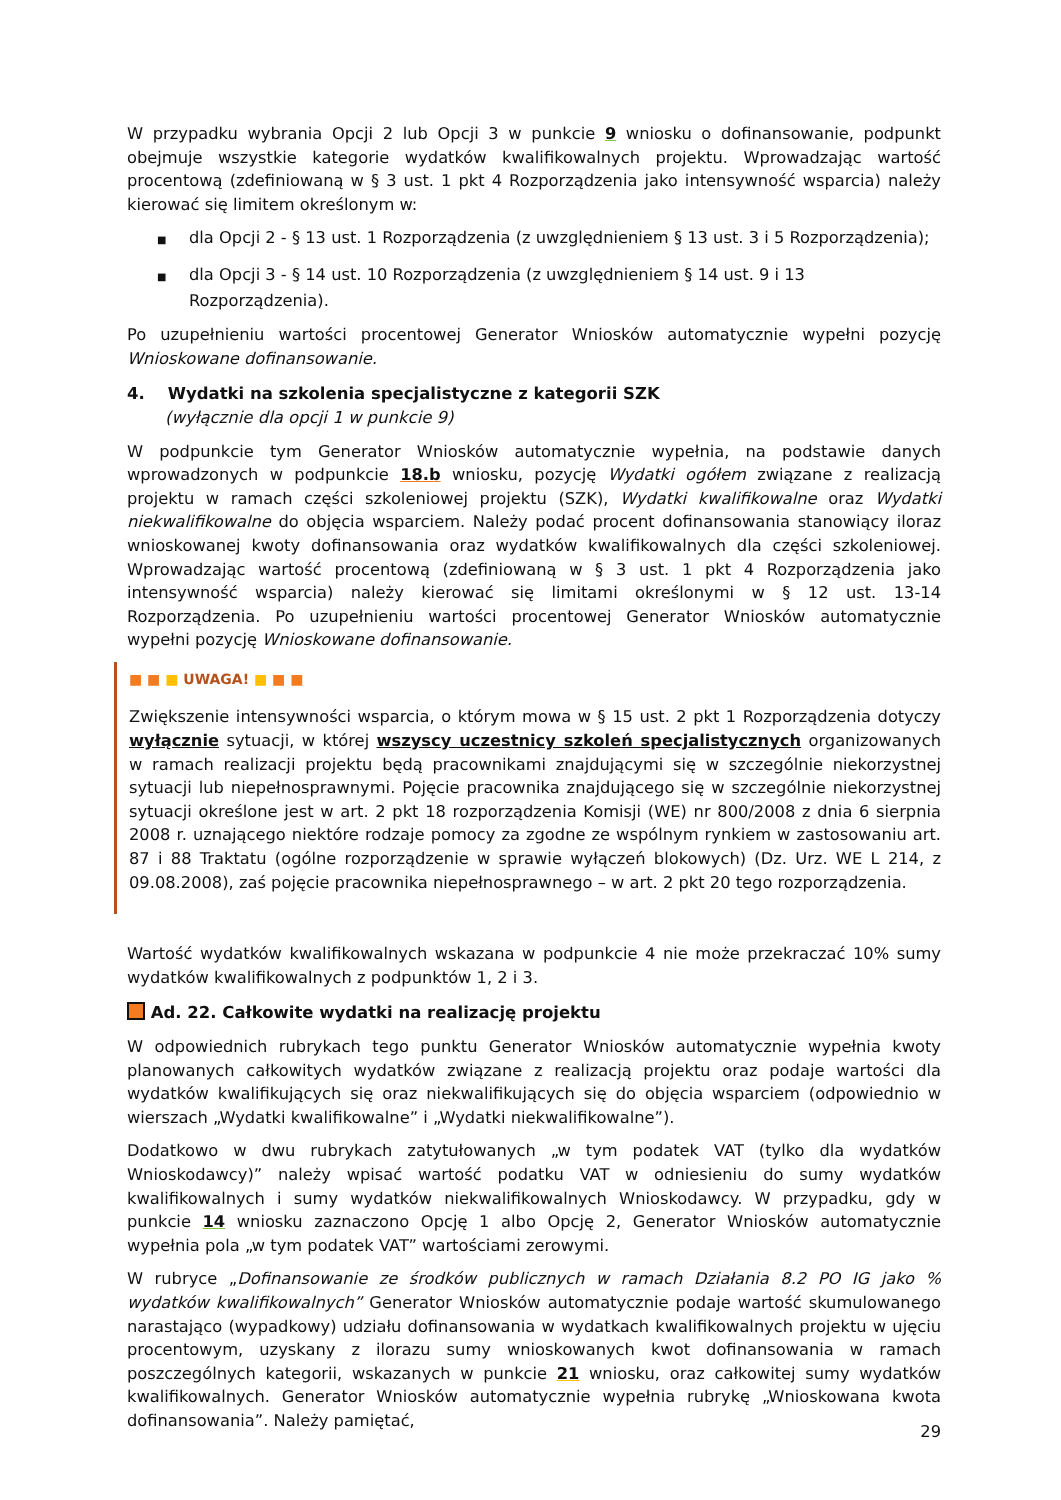W przypadku wybrania Opcji 2 lub Opcji 3 w punkcie 9 wniosku o dofinansowanie, podpunkt obejmuje wszystkie kategorie wydatków kwalifikowalnych projektu. Wprowadzając wartość procentową (zdefiniowaną w § 3 ust. 1 pkt 4 Rozporządzenia jako intensywność wsparcia) należy kierować się limitem określonym w:
■ dla Opcji 2 - § 13 ust. 1 Rozporządzenia (z uwzględnieniem § 13 ust. 3 i 5 Rozporządzenia);
■ dla Opcji 3 - § 14 ust. 10 Rozporządzenia (z uwzględnieniem § 14 ust. 9 i 13 Rozporządzenia).
Po uzupełnieniu wartości procentowej Generator Wniosków automatycznie wypełni pozycję Wnioskowane dofinansowanie.
4. Wydatki na szkolenia specjalistyczne z kategorii SZK
(wyłącznie dla opcji 1 w punkcie 9)
W podpunkcie tym Generator Wniosków automatycznie wypełnia, na podstawie danych wprowadzonych w podpunkcie 18.b wniosku, pozycję Wydatki ogółem związane z realizacją projektu w ramach części szkoleniowej projektu (SZK), Wydatki kwalifikowalne oraz Wydatki niekwalifikowalne do objęcia wsparciem. Należy podać procent dofinansowania stanowiący iloraz wnioskowanej kwoty dofinansowania oraz wydatków kwalifikowalnych dla części szkoleniowej. Wprowadzając wartość procentową (zdefiniowaną w § 3 ust. 1 pkt 4 Rozporządzenia jako intensywność wsparcia) należy kierować się limitami określonymi w § 12 ust. 13-14 Rozporządzenia. Po uzupełnieniu wartości procentowej Generator Wniosków automatycznie wypełni pozycję Wnioskowane dofinansowanie.
■ ■ ■ UWAGA! ■ ■ ■
Zwiększenie intensywności wsparcia, o którym mowa w § 15 ust. 2 pkt 1 Rozporządzenia dotyczy wyłącznie sytuacji, w której wszyscy uczestnicy szkoleń specjalistycznych organizowanych w ramach realizacji projektu będą pracownikami znajdującymi się w szczególnie niekorzystnej sytuacji lub niepełnosprawnymi. Pojęcie pracownika znajdującego się w szczególnie niekorzystnej sytuacji określone jest w art. 2 pkt 18 rozporządzenia Komisji (WE) nr 800/2008 z dnia 6 sierpnia 2008 r. uznającego niektóre rodzaje pomocy za zgodne ze wspólnym rynkiem w zastosowaniu art. 87 i 88 Traktatu (ogólne rozporządzenie w sprawie wyłączeń blokowych) (Dz. Urz. WE L 214, z 09.08.2008), zaś pojęcie pracownika niepełnosprawnego – w art. 2 pkt 20 tego rozporządzenia.
Wartość wydatków kwalifikowalnych wskazana w podpunkcie 4 nie może przekraczać 10% sumy wydatków kwalifikowalnych z podpunktów 1, 2 i 3.
Ad. 22. Całkowite wydatki na realizację projektu
W odpowiednich rubrykach tego punktu Generator Wniosków automatycznie wypełnia kwoty planowanych całkowitych wydatków związane z realizacją projektu oraz podaje wartości dla wydatków kwalifikujących się oraz niekwalifikujących się do objęcia wsparciem (odpowiednio w wierszach „Wydatki kwalifikowalne” i „Wydatki niekwalifikowalne”).
Dodatkowo w dwu rubrykach zatytułowanych „w tym podatek VAT (tylko dla wydatków Wnioskodawcy)” należy wpisać wartość podatku VAT w odniesieniu do sumy wydatków kwalifikowalnych i sumy wydatków niekwalifikowalnych Wnioskodawcy. W przypadku, gdy w punkcie 14 wniosku zaznaczono Opcję 1 albo Opcję 2, Generator Wniosków automatycznie wypełnia pola „w tym podatek VAT” wartościami zerowymi.
W rubryce „Dofinansowanie ze środków publicznych w ramach Działania 8.2 PO IG jako % wydatków kwalifikowalnych” Generator Wniosków automatycznie podaje wartość skumulowanego narastająco (wypadkowy) udziału dofinansowania w wydatkach kwalifikowalnych projektu w ujęciu procentowym, uzyskany z ilorazu sumy wnioskowanych kwot dofinansowania w ramach poszczególnych kategorii, wskazanych w punkcie 21 wniosku, oraz całkowitej sumy wydatków kwalifikowalnych. Generator Wniosków automatycznie wypełnia rubrykę „Wnioskowana kwota dofinansowania”. Należy pamiętać,
29